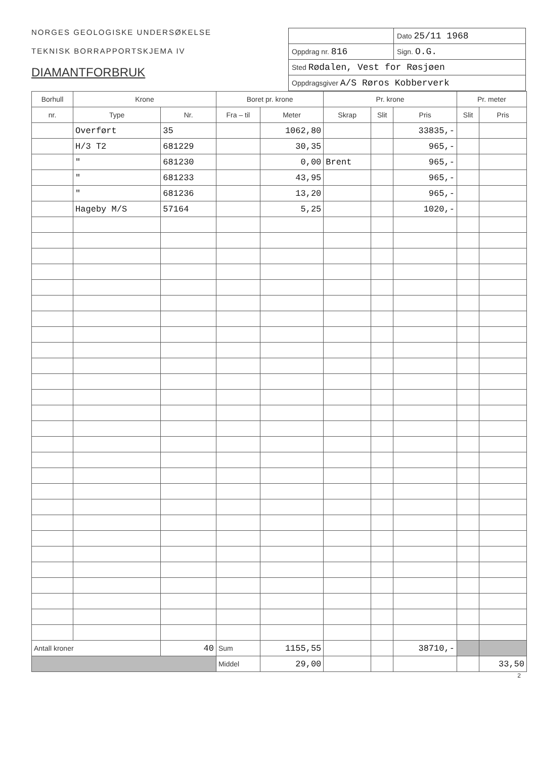NORGES GEOLOGISKE UNDERSØKELSE
TEKNISK BORRAPPORTSKJEMA IV
DIAMANTFORBRUK
| | Dato 25/11 1968 |
| Oppdrag nr. 816 | Sign. O.G. |
| Sted Rødalen, Vest for Røsjøen | |
| Oppdragsgiver A/S Røros Kobberverk | |
| Borhull | Krone | | Boret pr. krone | | Pr. krone | | | Pr. meter | |
| --- | --- | --- | --- | --- | --- | --- | --- | --- | --- |
| nr. | Type | Nr. | Fra – til | Meter | Skrap | Slit | Pris | Slit | Pris |
| | Overført | 35 | | 1062,80 | | | 33835,- | | |
| | H/3 T2 | 681229 | | 30,35 | | | 965,- | | |
| | " | 681230 | | 0,00 | Brent | | 965,- | | |
| | " | 681233 | | 43,95 | | | 965,- | | |
| | " | 681236 | | 13,20 | | | 965,- | | |
| | Hageby M/S | 57164 | | 5,25 | | | 1020,- | | |
| Antall kroner | | 40 | Sum | 1155,55 | | | 38710,- | | |
| | | | Middel | 29,00 | | | | | 33,50 |
2